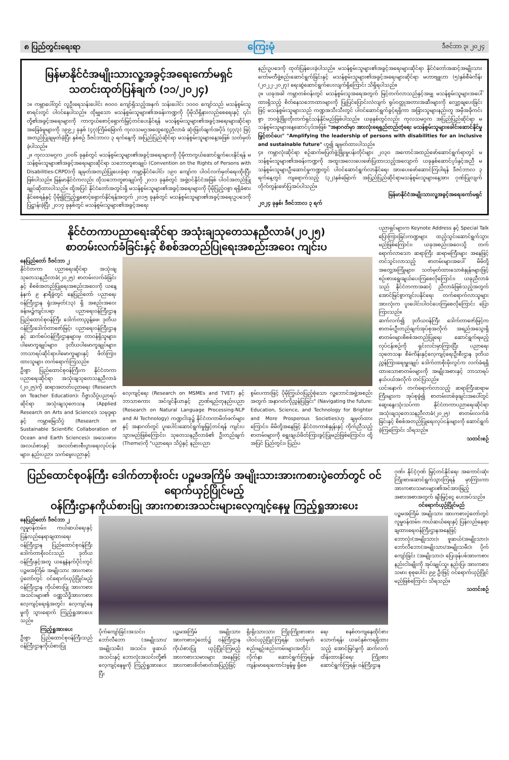၈ ပြည်တွင်းရေးရာ ကြေးမုံ ဒီဇင်ဘာ ၃၊ ၂၀၂၄
မြန်မာနိုင်ငံအမျိုးသားလူ့အခွင့်အရေးကော်မရှင်
သတင်းထုတ်ပြန်ချက် (၁၁/၂၀၂၄)
၁။ ကမ္ဘာပေါ်တွင် လူဦးရေသန်းပေါင်း ၈၀၀၀ ကျော်ရှိသည့်အနက် သန်းပေါင်း ၁၀၀၀ ကျော်သည် မသန်စွမ်းသူစာရင်းတွင် ပါဝင်နေပါသည်။ ထိုမျှသော မသန်စွမ်းသူများ၏အခန်းကဏ္ဍကို ပိုမိုသိရှိနားလည်စေရေးနှင့် ၎င်းတို့၏အခွင့်အရေးများကို ကာကွယ်စောင့်ရှောက်မြှင့်တင်ပေးနိုင်ရန် မသန်စွမ်းသူများ၏အခွင့်အရေးများဆိုင်ရာ အခြေခံမူများကို ၁၉၉၂ ခုနှစ် (၄၇)ကြိမ်မြောက် ကုလသမဂ္ဂအထွေထွေညီလာခံ ဆုံးဖြတ်ချက်အပိုဒ် (၄၇/၃) ဖြင့် အတည်ပြုချမှတ်ခဲ့ပြီး နှစ်စဉ် ဒီဇင်ဘာလ ၃ ရက်နေ့ကို အပြည်ပြည်ဆိုင်ရာ မသန်စွမ်းသူများနေ့အဖြစ် သတ်မှတ်ခဲ့ပါသည်။
၂။ ကုလသမဂ္ဂက ၂၀၀၆ ခုနှစ်တွင် မသန်စွမ်းသူများ၏အခွင့်အရေးများကို ပိုမိုကာကွယ်ဆောင်ရွက်ပေးနိုင်ရန် မသန်စွမ်းသူများ၏အခွင့်အရေးများဆိုင်ရာ သဘောတူစာချုပ် (Convention on the Rights of Persons with Disabilities-CRPD)ကို ချမှတ်အတည်ပြုပေးခဲ့ရာ ကမ္ဘာ့နိုင်ငံပေါင်း ၁၉၀ ကျော်က ပါဝင်လက်မှတ်ရေးထိုးပြီးဖြစ်ပါသည်။ မြန်မာနိုင်ငံကလည်း ထိုသဘောတူစာချုပ်ကို ၂၀၁၁ ခုနှစ်တွင် အဖွဲ့ဝင်နိုင်ငံအဖြစ် ပါဝင်အတည်ပြုချုပ်ဆိုထားပါသည်။ ထို့အပြင် နိုင်ငံတော်အတွင်းရှိ မသန်စွမ်းသူများ၏အခွင့်အရေးများကို ပိုမိုပြည့်ဝစွာ ရရှိခံစားနိုင်စေရန်နှင့် ပိုမို၍ကြည့်ရှုစောင့်ရှောက်နိုင်ရန်အတွက် ၂၀၁၅ ခုနှစ်တွင် မသန်စွမ်းသူများ၏အခွင့်အရေးဥပဒေကိုပြဋ္ဌာန်းခဲ့ပြီး ၂၀၁၇ ခုနှစ်တွင် မသန်စွမ်းသူများ၏အခွင့်အရေး
နည်းဥပဒေကို ထုတ်ပြန်ပေးခဲ့ပါသည်။ မသန်စွမ်းသူများ၏အခွင့်အရေးများဆိုင်ရာ နိုင်ငံတော်အဆင့်အမျိုးသားကော်မတီဖွဲ့စည်းဆောင်ရွက်ခြင်းနှင့် မသန်စွမ်းသူများ၏အခွင့်အရေးများဆိုင်ရာ မဟာဗျူဟာ (၅)နှစ်စီမံကိန်း (၂၀၂၂-၂၀၂၇) ရေးဆွဲဆောင်ရွက်ပေးလျက်ရှိကြောင်း သိရှိရပါသည်။
၃။ ယခုအခါ ကမ္ဘာတစ်ဝန်းတွင် မသန်စွမ်းသူအရေအတွက် မြင့်တက်လာသည်နှင့်အမျှ မသန်စွမ်းသူများအပေါ်ထားရှိသည့် စိတ်နေသဘောထားများကို ပြုပြင်ပြောင်းလဲလျက် ရုပ်ဝတ္ထုအတားအဆီးများကို လျှော့ချပေးခြင်းဖြင့် မသန်စွမ်းသူများသည် ကဏ္ဍအသီးသီးတွင် ပါဝင်ဆောင်ရွက်ခွင့်ရရှိကာ အခြားသူများနည်းတူ အမှီအခိုကင်းစွာ ဘဝဖွံ့ဖြိုးတိုးတက်ရှင်သန်နိုင်မည်ဖြစ်ပါသည်။ ယခုနှစ်တွင်လည်း ကုလသမဂ္ဂက အပြည်ပြည်ဆိုင်ရာ မသန်စွမ်းသူများနေ့ဆောင်ပုဒ်အဖြစ် "အနာဂတ်မှာ အားလုံးရေရှည်တည်တံ့ရေး မသန်စွမ်းသူများခေါင်းဆောင်နိုင်မှု မြှင့်တင်ပေး" "Amplifying the leadership of persons with disabilities for an inclusive and sustainable future" ဟူ၍ ချမှတ်ထားပါသည်။
၄။ ကမ္ဘာလုံးဆိုင်ရာ စဉ်ဆက်မပြတ်ဖွံ့ဖြိုးမှုပန်းတိုင်များ ၂၀၃၀ အကောင်အထည်ဖော်ဆောင်ရွက်ရာတွင် မသန်စွမ်းသူများ၏အခန်းကဏ္ဍကို အထူးအလေးပေးဖော်ပြထားသည့်အလျောက် ယခုနှစ်ဆောင်ပုဒ်နှင့်အညီ မသန်စွမ်းသူများဦးဆောင်မှုကဏ္ဍတွင် ပါဝင်ဆောင်ရွက်လာနိုင်ရေး အားပေးဖော်ဆောင်ကြပါရန် ဒီဇင်ဘာလ ၃ ရက်နေ့တွင် ကျရောက်သည့် (၃၂)နှစ်မြောက် အပြည်ပြည်ဆိုင်ရာမသန်စွမ်းသူများနေ့အား ဂုဏ်ပြုလျက် တိုက်တွန်းဖော်ပြအပ်ပါသည်။
မြန်မာနိုင်ငံအမျိုးသားလူ့အခွင့်အရေးကော်မရှင်
၂၀၂၄ ခုနှစ်၊ ဒီဇင်ဘာလ ၃ ရက်
နိုင်ငံတကာပညာရေးဆိုင်ရာ အသုံးချသုတေသနညီလာခံ(၂၀၂၅)
စာတမ်းလက်ခံခြင်းနှင့် စိစစ်အတည်ပြုရေးအစည်းအဝေး ကျင်းပ
နေပြည်တော် ဒီဇင်ဘာ ၂
နိုင်ငံတကာ ပညာရေးဆိုင်ရာ အသုံးချသုတေသနညီလာခံ(၂၀၂၅) စာတမ်းလက်ခံခြင်းနှင့် စိစစ်အတည်ပြုရေးအစည်းအဝေးကို ယနေ့နံနက် ၉ နာရီခွဲတွင် နေပြည်တော် ပညာရေးဝန်ကြီးဌာန ရုံးအမှတ်(၁၃) ရှိ အစည်းအဝေးခန်းမ၌ကျင်းပရာ ပညာရေးဝန်ကြီးဌာန ပြည်ထောင်စုဝန်ကြီး ဒေါက်တာညွန့်ဖေ၊ ဒုတိယဝန်ကြီးဒေါက်တာဇော်မြင့်၊ ပညာရေးဝန်ကြီးဌာနနှင့် ဆက်စပ်ဝန်ကြီးဌာနများမှ တာဝန်ရှိသူများ၊ ပါမောက္ခချုပ်များ၊ ဒုတိယပါမောက္ခချုပ်များ၊ ဘာသာရပ်ဆိုင်ရာပါမောက္ခများနှင့် ဖိတ်ကြားထားသူများ တက်ရောက်ကြသည်။
ဦးစွာ ပြည်ထောင်စုဝန်ကြီးက နိုင်ငံတကာပညာရေးဆိုင်ရာ အသုံးချသုတေသနညီလာခံ (၂၀၂၅)ကို ဆရာအတတ်ပညာရေး (Research on Teacher Education)၊ ဝိဇ္ဇာသိပ္ပံပညာရပ်ဆိုင်ရာ အသုံးချသုတေသန (Applied Research on Arts and Science)၊ သမုဒ္ဒရာနှင့် ကမ္ဘာမြေသိပ္ပံ (Research on Sustainable Scientific Collaboration of Ocean and Earth Sciences)၊ အသေးစား၊ အလယ်စားနှင့် အလတ်စားစီးပွားရေးလုပ်ငန်းများ၊ နည်းပညာ၊ သက်မွေးပညာနှင့်
လေ့ကျင့်ရေး (Research on MSMEs and TVET) နှင့် ဘာသာစကား အင်ဂျင်နီယာနှင့် ဉာဏ်ရည်တုနည်းပညာ (Research on Natural Language Processing-NLP and AI Technology) ကဏ္ဍငါးခု၌ နိုင်ငံတကာမိတ်ဖက်များနှင့် အနာဂတ်တွင် ပူးပေါင်းဆောင်ရွက်မှုမြှင့်တင်ရန် ကျင်းပသွားမည်ဖြစ်ကြောင်း၊ သုတေသနညီလာခံ၏ ဦးတည်ချက် (Theme)ကို "ပညာရေး၊ သိပ္ပံနှင့် နည်းပညာ
စွမ်းပကားဖြင့် ပိုမိုကြွယ်ဝပြည့်စုံသော လူ့ဘောင်အဖွဲ့အစည်းအတွက် အနာဂတ်ကိုညွှန်ပြခြင်း" (Navigating the future: Education, Science, and Technology for Brighter and More Prosperous Societies)ဟု ချမှတ်ထားကြောင်း၊ မိမိတို့အနေဖြင့် နိုင်ငံတကာစံနှုန်းနှင့် ကိုက်ညီသည့်စာတမ်းများကို ရွေးချယ်ဖိတ်ကြားခွင့်ပြုမည်ဖြစ်ကြောင်း၊ ထို့အပြင် ပြည်တွင်း၊ ပြည်ပ
ပညာရှင်များက Keynote Address နှင့် Special Talk ပြောကြားခြင်းကဏ္ဍများ ထည့်သွင်းဆောင်ရွက်သွားမည်ဖြစ်ကြောင်း၊ ယခုအစည်းအဝေးသို့ တက်ရောက်လာသော ဆရာကြီး ဆရာမကြီးများ အနေဖြင့် တင်သွင်းလာသည့် စာတမ်းများအပေါ် မိမိတို့အတွေ့အကြုံများ၊ သတ်မှတ်ထားသောစံနှုန်းများဖြင့် စဉ်းစားရွေးချယ်ပေးကြစေလိုကြောင်း၊ ယခုညီလာခံသည် နိုင်ငံတကာအဆင့် ညီလာခံဖြစ်သည့်အတွက် အောင်မြင်စွာကျင်းပနိုင်ရေး တက်ရောက်လာသူများအားလုံးက ပူးပေါင်းပါဝင်ပေးကြစေလိုကြောင်း ပြောကြားသည်။
ဆက်လက်၍ ဒုတိယဝန်ကြီး ဒေါက်တာဇော်မြင့်က စာတမ်းဦးတည်ချက်အုပ်စုအလိုက် အရည်အသွေးရှိ စာတမ်းများစိစစ်အတည်ပြုရေး ဆောင်ရွက်ရမည့်လုပ်ငန်းစဉ်ကို ရှင်းလင်းမှာကြားပြီး ပညာရေးသုတေသန၊ စီမံကိန်းနှင့်လေ့ကျင့်ရေးဦးစီးဌာန ဒုတိယညွှန်ကြားရေးမှူးချုပ် ဒေါက်တာစိုးမိုးလွင်က လက်ခံရရှိထားသောစာတမ်းများကို အမျိုးအစားနှင့် ဘာသာရပ်နယ်ပယ်အလိုက် တင်ပြသည်။
ယင်းနောက် တက်ရောက်လာသည့် ဆရာကြီးဆရာမကြီးများက အုပ်စုခွဲ၍ စာတမ်းတစ်ခုချင်းအပေါ်တွင် ဆွေးနွေးသုံးသပ်ကာ နိုင်ငံတကာပညာရေးဆိုင်ရာ အသုံးချသုတေသနညီလာခံ(၂၀၂၅) စာတမ်းလက်ခံခြင်းနှင့် စိစစ်အတည်ပြုရေးလုပ်ငန်းများကို ဆောင်ရွက်ခဲ့ကြကြောင်း သိရသည်။
သတင်းစဉ်
ပြည်ထောင်စုဝန်ကြီး ဒေါက်တာစိုးဝင်း ပဉ္စမအကြိမ် အမျိုးသားအားကစားပွဲတော်တွင် ဝင်ရောက်ယှဉ်ပြိုင်မည့်
ဝန်ကြီးဌာနကိုယ်စားပြု အားကစားအသင်းများလေ့ကျင့်နေမှု ကြည့်ရှုအားပေး
နေပြည်တော် ဒီဇင်ဘာ ၂
လူမှုဝန်ထမ်း၊ ကယ်ဆယ်ရေးနှင့် ပြန်လည်နေရာချထားရေးဝန်ကြီးဌာန ပြည်ထောင်စုဝန်ကြီး ဒေါက်တာစိုးဝင်းသည် ဒုတိယဝန်ကြီးနှင့်အတူ ယနေ့နံနက်ပိုင်းတွင် ပဉ္စမအကြိမ် အမျိုးသား အားကစားပွဲတော်တွင် ဝင်ရောက်ယှဉ်ပြိုင်မည့် ဝန်ကြီးဌာန ကိုယ်စားပြု အားကစား အသင်းများ၏ ဝဏ္ဏသိဒ္ဓိအားကစား လေ့ကျင့်ရေးရုံအတွင်း လေ့ကျင့်နေမှုကို သွားရောက် ကြည့်ရှုအားပေးသည်။
ကြည့်ရှုအားပေး
ဦးစွာ ပြည်ထောင်စုဝန်ကြီးသည် ဝန်ကြီးဌာနကိုယ်စားပြု
ပိုက်ကျော်ခြင်းအသင်း၊ ဘော်လီဘော (အမျိုးသား/အမျိုးသမီး) အသင်း၊ ဖူဆယ်အသင်းနှင့် ဘောလုံးအသင်းတို့၏ လေ့ကျင့်နေမှုကို ကြည့်ရှုအားပေးပြီး
ပဉ္စမအကြိမ် အမျိုးသားအားကစားပွဲတော်၌ ဝန်ကြီးဌာန ကိုယ်စားပြု ယှဉ်ပြိုင်ကြမည့် အားကစားသမားများ အနေဖြင့် အားကစားစိတ်ဓာတ်အပြည့်ဖြင့်
ရိုးရိုးသားသား ကြိုးကြိုးစားစား ပါဝင်ယှဉ်ပြိုင်ကြရန်၊ သတ်မှတ်စည်းမျဉ်းစည်းကမ်းများအတိုင်း လိုက်နာ ဆောင်ရွက်ကြရန်၊ ကျန်းမာရေးကောင်းမွန်မှု ရှိစေ
ရေး စနစ်တကျနေထိုင်စားသောက်ရန်၊ ယခင်နှစ်ကရရှိထားသည့် အောင်မြင်မှုကို ဆက်လက်ထိန်းထားနိုင်ရေး ကြိုးစားဆောင်ရွက်ကြရန်၊ ဝန်ကြီးဌာန
ဂုဏ်၊ နိုင်ငံ့ဂုဏ် မြှင့်တင်နိုင်ရေး အကောင်းဆုံး ကြိုးစားဆောင်ရွက်သွားကြရန် မှာကြားကာ အားကစားသမားများ၏အင်အားဖြည့်အစားအစာအတွက် ချီးမြှင့်ငွေ ပေးအပ်သည်။
ဝင်ရောက်ယှဉ်ပြိုင်မည်
ပဉ္စမအကြိမ် အမျိုးသား အားကစားပွဲတော်တွင် လူမှုဝန်ထမ်း၊ ကယ်ဆယ်ရေးနှင့် ပြန်လည်နေရာချထားရေးဝန်ကြီးဌာနအနေဖြင့် ဘောလုံး(အမျိုးသား)၊ ဖူဆယ်(အမျိုးသား)၊ ဘော်လီဘော(အမျိုးသား/အမျိုးသမီး)၊ ပိုက်ကျော်ခြင်း (အမျိုးသား)၊ ပြေးခုန်ပစ်အားကစား နည်းငါးမျိုးကို အုပ်ချုပ်သူ၊ နည်းပြ၊ အားကစားသမား စုစုပေါင်း ၉၉ ဦးဖြင့် ဝင်ရောက်ယှဉ်ပြိုင်မည်ဖြစ်ကြောင်း သိရသည်။
သတင်းစဉ်